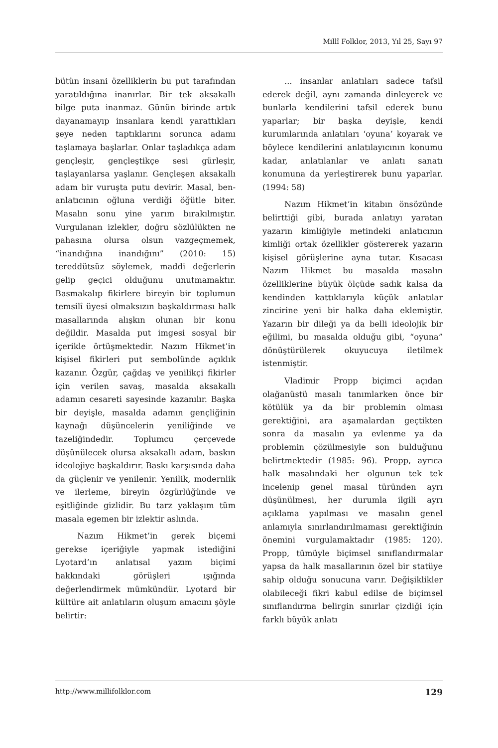Millî Folklor, 2013, Yıl 25, Sayı 97
bütün insani özelliklerin bu put tarafından yaratıldığına inanırlar. Bir tek aksakallı bilge puta inanmaz. Günün birinde artık dayanamayıp insanlara kendi yarattıkları şeye neden taptıklarını sorunca adamı taşlamaya başlarlar. Onlar taşladıkça adam gençleşir, gençleştikçe sesi gürleşir, taşlayanlarsa yaşlanır. Gençleşen aksakallı adam bir vuruşta putu devirir. Masal, ben-anlatıcının oğluna verdiği öğütle biter. Masalın sonu yine yarım bırakılmıştır. Vurgulanan izlekler, doğru sözlülükten ne pahasına olursa olsun vazgeçmemek, “inandığına inandığını” (2010: 15) tereddütsüz söylemek, maddi değerlerin gelip geçici olduğunu unutmamaktır. Basmakalıp fikirlere bireyin bir toplumun temsilî üyesi olmaksızın başkaldırması halk masallarında alışkın olunan bir konu değildir. Masalda put imgesi sosyal bir içerikle örtüşmektedir. Nazım Hikmet’in kişisel fikirleri put sembolünde açıklık kazanır. Özgür, çağdaş ve yenilikçi fikirler için verilen savaş, masalda aksakallı adamın cesareti sayesinde kazanılır. Başka bir deyişle, masalda adamın gençliğinin kaynağı düşüncelerin yeniliğinde ve tazeliğindedir. Toplumcu çerçevede düşünülecek olursa aksakallı adam, baskın ideolojiye başkaldırır. Baskı karşısında daha da güçlenir ve yenilenir. Yenilik, modernlik ve ilerleme, bireyin özgürlüğünde ve eşitliğinde gizlidir. Bu tarz yaklaşım tüm masala egemen bir izlektir aslında.
Nazım Hikmet’in gerek biçemi gerekse içeriğiyle yapmak istediğini Lyotard’ın anlatısal yazım biçimi hakkındaki görüşleri ışığında değerlendirmek mümkündür. Lyotard bir kültüre ait anlatıların oluşum amacını şöyle belirtir:
... insanlar anlatıları sadece tafsil ederek değil, aynı zamanda dinleyerek ve bunlarla kendilerini tafsil ederek bunu yaparlar; bir başka deyişle, kendi kurumlarında anlatıları ‘oyuna’ koyarak ve böylece kendilerini anlatılayıcının konumu kadar, anlatılanlar ve anlatı sanatı konumuna da yerleştirerek bunu yaparlar. (1994: 58)
Nazım Hikmet’in kitabın önsözünde belirttiği gibi, burada anlatıyı yaratan yazarın kimliğiyle metindeki anlatıcının kimliği ortak özellikler göstererek yazarın kişisel görüşlerine ayna tutar. Kısacası Nazım Hikmet bu masalda masalın özelliklerine büyük ölçüde sadık kalsa da kendinden kattıklarıyla küçük anlatılar zincirine yeni bir halka daha eklemiştir. Yazarın bir dileği ya da belli ideolojik bir eğilimi, bu masalda olduğu gibi, “oyuna” dönüştürülerek okuyucuya iletilmek istenmiştir.
Vladimir Propp biçimci açıdan olağanüstü masalı tanımlarken önce bir kötülük ya da bir problemin olması gerektiğini, ara aşamalardan geçtikten sonra da masalın ya evlenme ya da problemin çözülmesiyle son bulduğunu belirtmektedir (1985: 96). Propp, ayrıca halk masalındaki her olgunun tek tek incelenip genel masal türünden ayrı düşünülmesi, her durumla ilgili ayrı açıklama yapılması ve masalın genel anlamıyla sınırlandırılmaması gerektiğinin önemini vurgulamaktadır (1985: 120). Propp, tümüyle biçimsel sınıflandırmalar yapsa da halk masallarının özel bir statüye sahip olduğu sonucuna varır. Değişiklikler olabileceği fikri kabul edilse de biçimsel sınıflandırma belirgin sınırlar çizdiği için farklı büyük anlatı
http://www.millifolklor.com 129